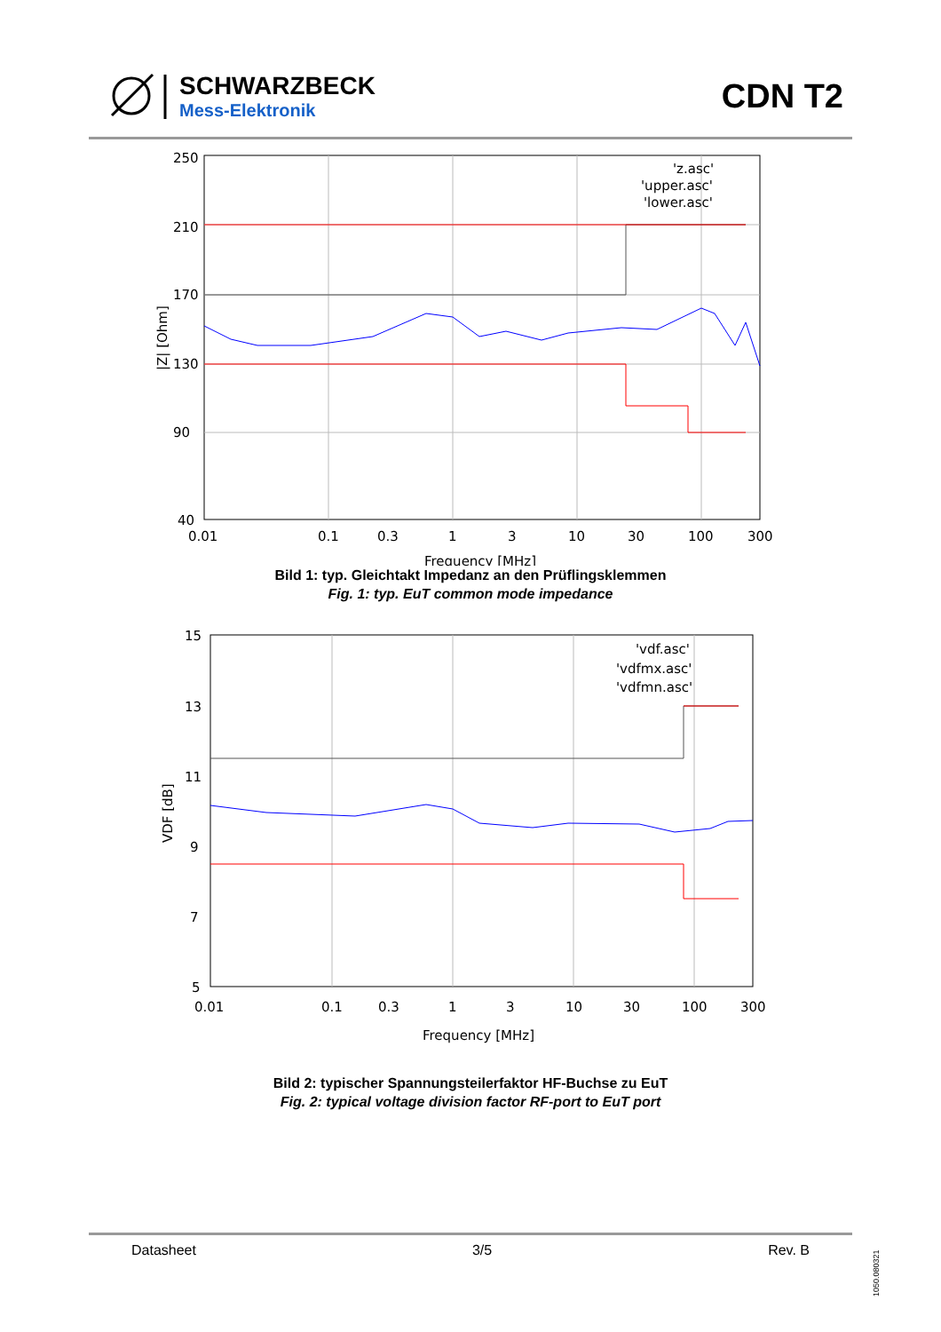SCHWARZBECK
Mess-Elektronik
CDN T2
250
210
170
130
90
40
0.01
0.1
0.3
1
3
10
30
100
300
Frequency [MHz]
|Z| [Ohm]
'z.asc'
'upper.asc'
'lower.asc'
Bild 1: typ. Gleichtakt Impedanz an den Prüflingsklemmen
Fig. 1: typ. EuT common mode impedance
15
13
11
9
7
5
0.01
0.1
0.3
1
3
10
30
100
300
Frequency [MHz]
VDF [dB]
'vdf.asc'
'vdfmx.asc'
'vdfmn.asc'
Bild 2: typischer Spannungsteilerfaktor HF-Buchse zu EuT
Fig. 2: typical voltage division factor RF-port to EuT port
Datasheet 3/5 Rev. B
1050.080321